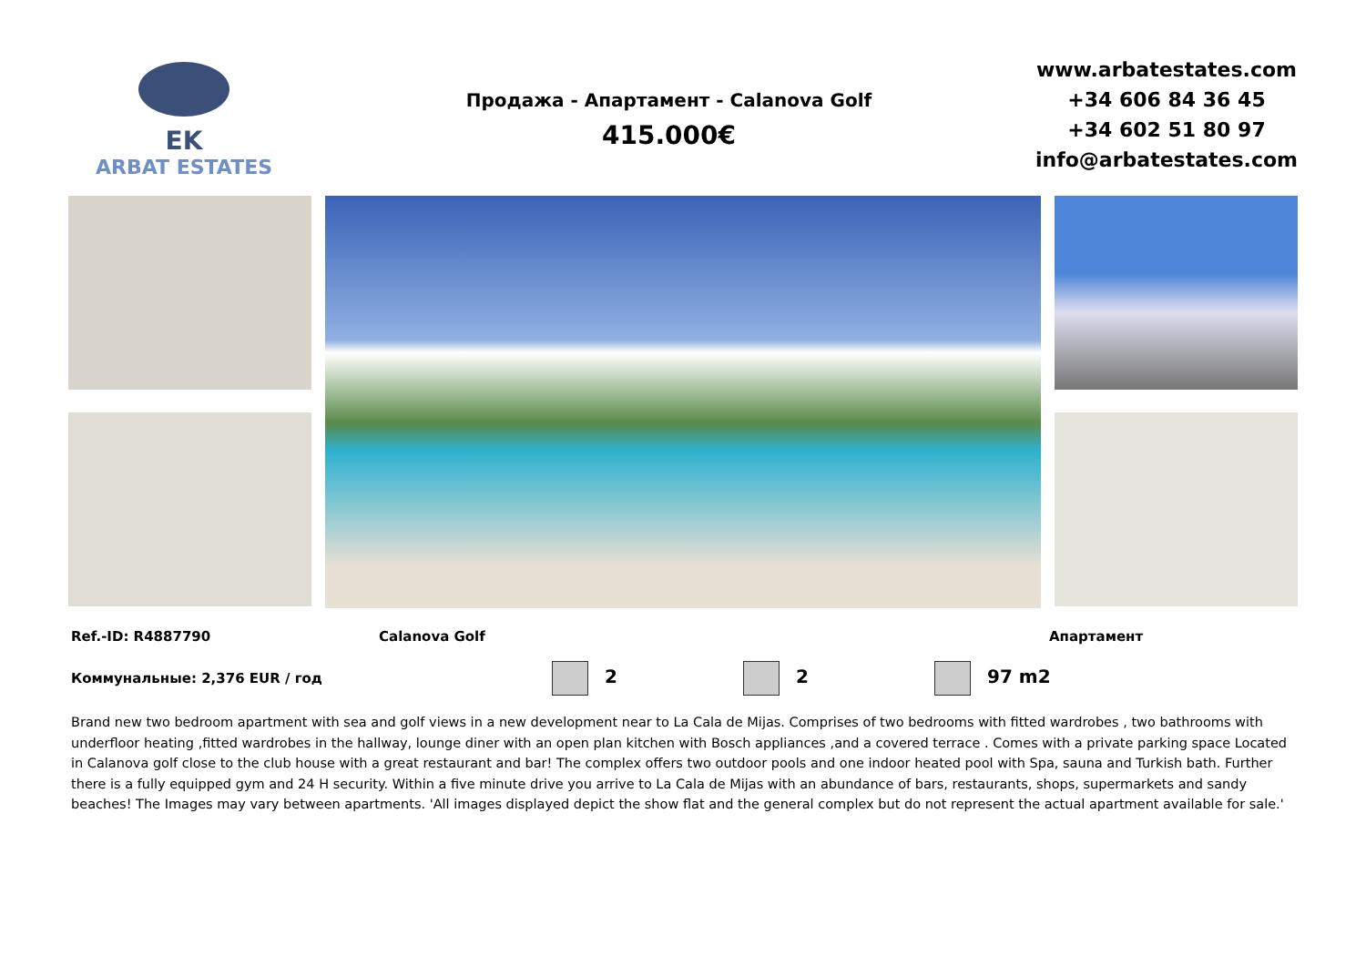EK
ARBAT ESTATES
Продажа - Апартамент - Calanova Golf
415.000€
www.arbatestates.com
+34 606 84 36 45
+34 602 51 80 97
info@arbatestates.com
Ref.-ID: R4887790 Calanova Golf Апартамент
Коммунальные: 2,376 EUR / год
2 2 97 m2
Brand new two bedroom apartment with sea and golf views in a new development near to La Cala de Mijas. Comprises of two bedrooms with fitted wardrobes , two bathrooms with underfloor heating ,fitted wardrobes in the hallway, lounge diner with an open plan kitchen with Bosch appliances ,and a covered terrace . Comes with a private parking space Located in Calanova golf close to the club house with a great restaurant and bar! The complex offers two outdoor pools and one indoor heated pool with Spa, sauna and Turkish bath. Further there is a fully equipped gym and 24 H security. Within a five minute drive you arrive to La Cala de Mijas with an abundance of bars, restaurants, shops, supermarkets and sandy beaches! The Images may vary between apartments. 'All images displayed depict the show flat and the general complex but do not represent the actual apartment available for sale.'